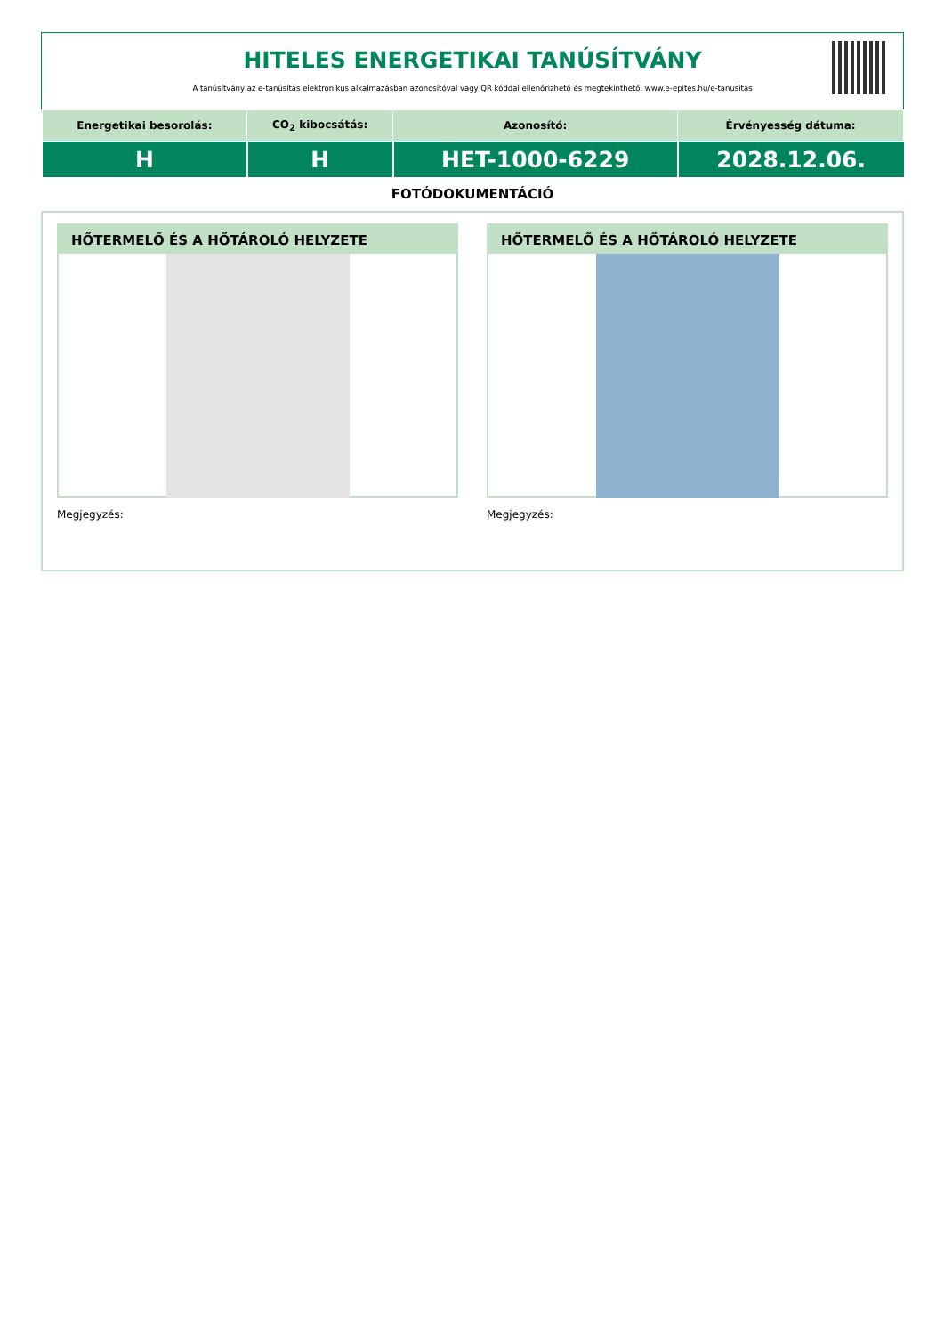HITELES ENERGETIKAI TANÚSÍTVÁNY
A tanúsítvány az e-tanúsítás elektronikus alkalmazásban azonosítóval vagy QR kóddal ellenőrizhető és megtekinthető. www.e-epites.hu/e-tanusitas
| Energetikai besorolás: | CO<sub>2</sub> kibocsátás: | Azonosító: | Érvényesség dátuma: |
| --- | --- | --- | --- |
| H | H | HET-1000-6229 | 2028.12.06. |
FOTÓDOKUMENTÁCIÓ
HŐTERMELŐ ÉS A HŐTÁROLÓ HELYZETE
Megjegyzés:
HŐTERMELŐ ÉS A HŐTÁROLÓ HELYZETE
Megjegyzés: